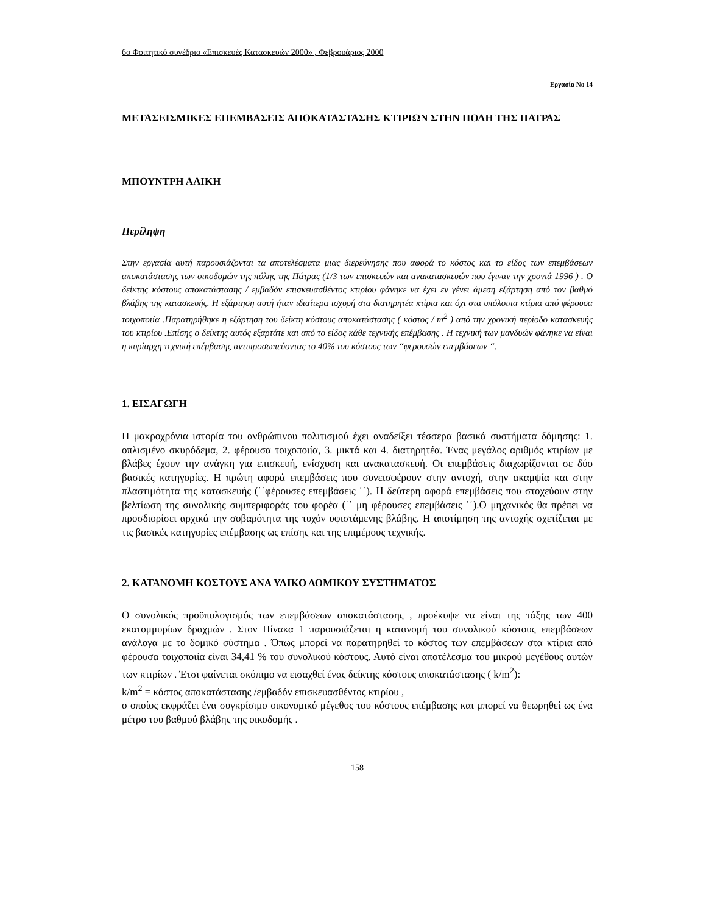6ο Φοιτητικό συνέδριο «Επισκευές Κατασκευών 2000» , Φεβρουάριος 2000
Εργασία Νο 14
ΜΕΤΑΣΕΙΣΜΙΚΕΣ ΕΠΕΜΒΑΣΕΙΣ ΑΠΟΚΑΤΑΣΤΑΣΗΣ ΚΤΙΡΙΩΝ ΣΤΗΝ ΠΟΛΗ ΤΗΣ ΠΑΤΡΑΣ
ΜΠΟΥΝΤΡΗ ΑΛΙΚΗ
Περίληψη
Στην εργασία αυτή παρουσιάζονται τα αποτελέσματα μιας διερεύνησης που αφορά το κόστος και το είδος των επεμβάσεων αποκατάστασης των οικοδομών της πόλης της Πάτρας (1/3 των επισκευών και ανακατασκευών που έγιναν την χρονιά 1996 ) . Ο δείκτης κόστους αποκατάστασης / εμβαδόν επισκευασθέντος κτιρίου φάνηκε να έχει εν γένει άμεση εξάρτηση από τον βαθμό βλάβης της κατασκευής. Η εξάρτηση αυτή ήταν ιδιαίτερα ισχυρή στα διατηρητέα κτίρια και όχι στα υπόλοιπα κτίρια από φέρουσα τοιχοποιία .Παρατηρήθηκε η εξάρτηση του δείκτη κόστους αποκατάστασης ( κόστος / m<sup>2</sup> ) από την χρονική περίοδο κατασκευής του κτιρίου .Επίσης ο δείκτης αυτός εξαρτάτε και από το είδος κάθε τεχνικής επέμβασης . Η τεχνική των μανδυών φάνηκε να είναι η κυρίαρχη τεχνική επέμβασης αντιπροσωπεύοντας το 40% του κόστους των “φερουσών επεμβάσεων “.
1. ΕΙΣΑΓΩΓΗ
Η μακροχρόνια ιστορία του ανθρώπινου πολιτισμού έχει αναδείξει τέσσερα βασικά συστήματα δόμησης: 1. οπλισμένο σκυρόδεμα, 2. φέρουσα τοιχοποιία, 3. μικτά και 4. διατηρητέα. Ένας μεγάλος αριθμός κτιρίων με βλάβες έχουν την ανάγκη για επισκευή, ενίσχυση και ανακατασκευή. Οι επεμβάσεις διαχωρίζονται σε δύο βασικές κατηγορίες. Η πρώτη αφορά επεμβάσεις που συνεισφέρουν στην αντοχή, στην ακαμψία και στην πλαστιμότητα της κατασκευής (΄΄φέρουσες επεμβάσεις ΄΄). Η δεύτερη αφορά επεμβάσεις που στοχεύουν στην βελτίωση της συνολικής συμπεριφοράς του φορέα (΄΄ μη φέρουσες επεμβάσεις ΄΄).Ο μηχανικός θα πρέπει να προσδιορίσει αρχικά την σοβαρότητα της τυχόν υφιστάμενης βλάβης. Η αποτίμηση της αντοχής σχετίζεται με τις βασικές κατηγορίες επέμβασης ως επίσης και της επιμέρους τεχνικής.
2. ΚΑΤΑΝΟΜΗ ΚΟΣΤΟΥΣ ΑΝΑ ΥΛΙΚΟ ΔΟΜΙΚΟΥ ΣΥΣΤΗΜΑΤΟΣ
Ο συνολικός προϋπολογισμός των επεμβάσεων αποκατάστασης , προέκυψε να είναι της τάξης των 400 εκατομμυρίων δραχμών . Στον Πίνακα 1 παρουσιάζεται η κατανομή του συνολικού κόστους επεμβάσεων ανάλογα με το δομικό σύστημα . Όπως μπορεί να παρατηρηθεί το κόστος των επεμβάσεων στα κτίρια από φέρουσα τοιχοποιία είναι 34,41 % του συνολικού κόστους. Αυτό είναι αποτέλεσμα του μικρού μεγέθους αυτών των κτιρίων . Έτσι φαίνεται σκόπιμο να εισαχθεί ένας δείκτης κόστους αποκατάστασης ( k/m<sup>2</sup>):
k/m<sup>2</sup> = κόστος αποκατάστασης /εμβαδόν επισκευασθέντος κτιρίου ,
ο οποίος εκφράζει ένα συγκρίσιμο οικονομικό μέγεθος του κόστους επέμβασης και μπορεί να θεωρηθεί ως ένα μέτρο του βαθμού βλάβης της οικοδομής .
158